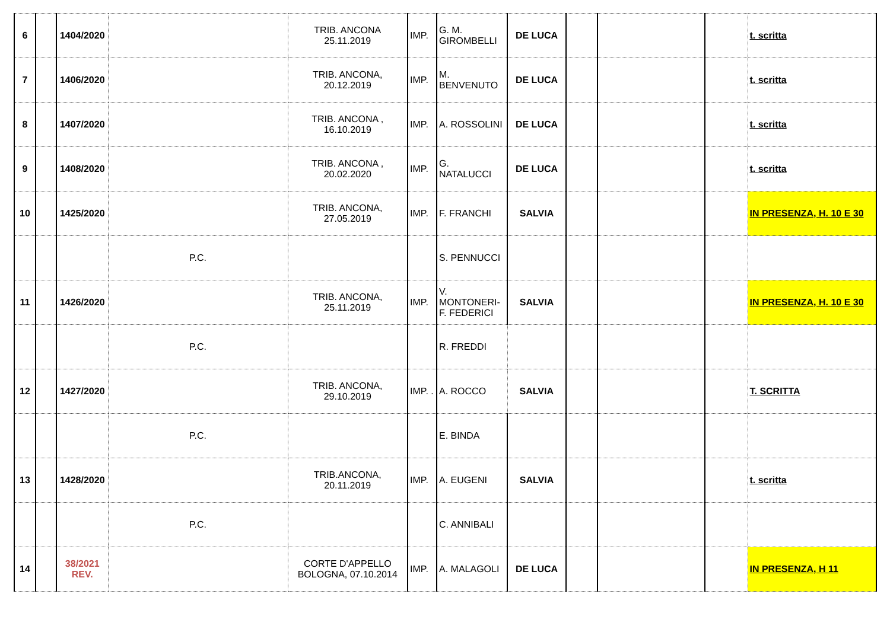| 6 | | 1404/2020 | | TRIB. ANCONA 25.11.2019 | IMP. | G. M. GIROMBELLI | DE LUCA | | | | t. scritta |
| 7 | | 1406/2020 | | TRIB. ANCONA, 20.12.2019 | IMP. | M. BENVENUTO | DE LUCA | | | | t. scritta |
| 8 | | 1407/2020 | | TRIB. ANCONA , 16.10.2019 | IMP. | A. ROSSOLINI | DE LUCA | | | | t. scritta |
| 9 | | 1408/2020 | | TRIB. ANCONA , 20.02.2020 | IMP. | G. NATALUCCI | DE LUCA | | | | t. scritta |
| 10 | | 1425/2020 | | TRIB. ANCONA, 27.05.2019 | IMP. | F. FRANCHI | SALVIA | | | | IN PRESENZA, H. 10 E 30 |
| | | | P.C. | | | S. PENNUCCI | | | | | |
| 11 | | 1426/2020 | | TRIB. ANCONA, 25.11.2019 | IMP. | V. MONTONERI- F. FEDERICI | SALVIA | | | | IN PRESENZA, H. 10 E 30 |
| | | | P.C. | | | R. FREDDI | | | | | |
| 12 | | 1427/2020 | | TRIB. ANCONA, 29.10.2019 | IMP. . | A. ROCCO | SALVIA | | | | T. SCRITTA |
| | | | P.C. | | | E. BINDA | | | | | |
| 13 | | 1428/2020 | | TRIB.ANCONA, 20.11.2019 | IMP. | A. EUGENI | SALVIA | | | | t. scritta |
| | | | P.C. | | | C. ANNIBALI | | | | | |
| 14 | | 38/2021 REV. | | CORTE D'APPELLO BOLOGNA, 07.10.2014 | IMP. | A. MALAGOLI | DE LUCA | | | | IN PRESENZA, H 11 |